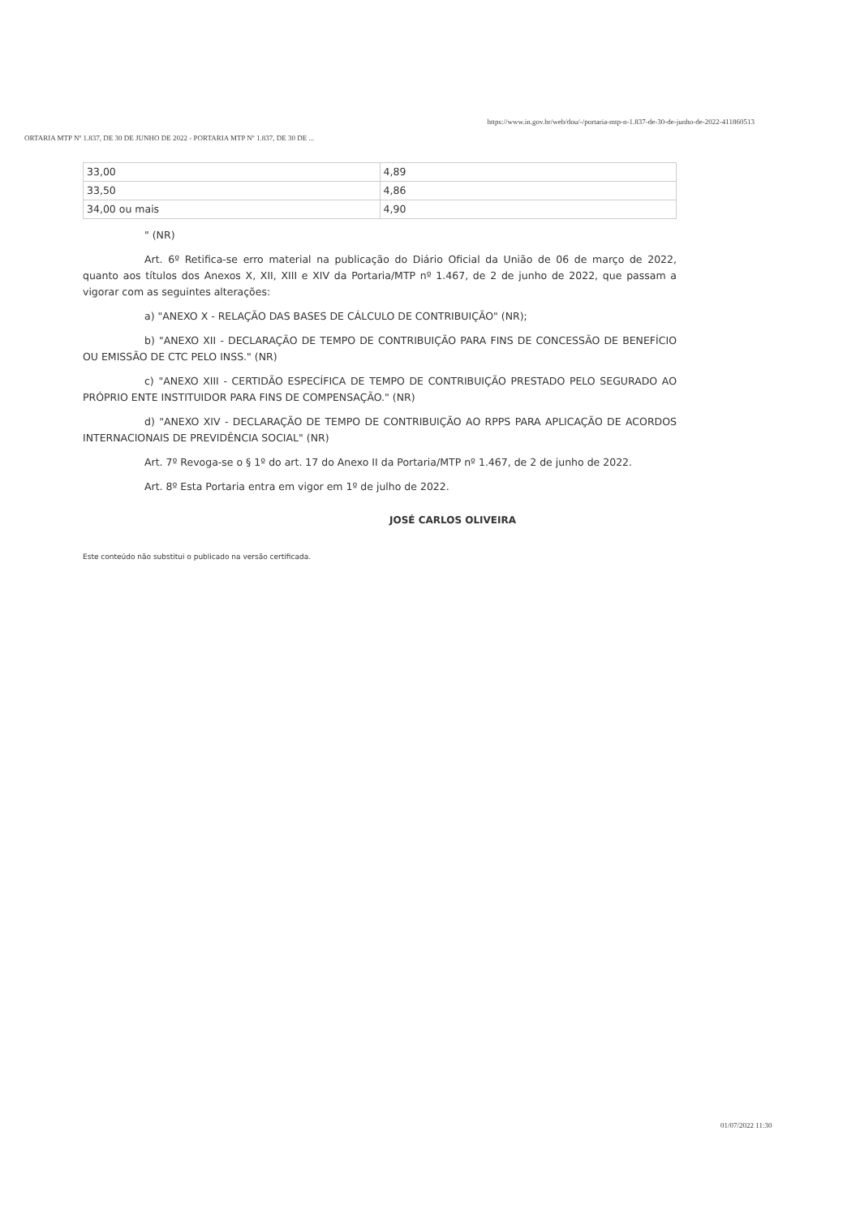ORTARIA MTP Nº 1.837, DE 30 DE JUNHO DE 2022 - PORTARIA MTP Nº 1.837, DE 30 DE ... https://www.in.gov.br/web/dou/-/portaria-mtp-n-1.837-de-30-de-junho-de-2022-411860513
| 33,00 | 4,89 |
| 33,50 | 4,86 |
| 34,00 ou mais | 4,90 |
" (NR)
Art. 6º Retifica-se erro material na publicação do Diário Oficial da União de 06 de março de 2022, quanto aos títulos dos Anexos X, XII, XIII e XIV da Portaria/MTP nº 1.467, de 2 de junho de 2022, que passam a vigorar com as seguintes alterações:
a) "ANEXO X - RELAÇÃO DAS BASES DE CÁLCULO DE CONTRIBUIÇÃO" (NR);
b) "ANEXO XII - DECLARAÇÃO DE TEMPO DE CONTRIBUIÇÃO PARA FINS DE CONCESSÃO DE BENEFÍCIO OU EMISSÃO DE CTC PELO INSS." (NR)
c) "ANEXO XIII - CERTIDÃO ESPECÍFICA DE TEMPO DE CONTRIBUIÇÃO PRESTADO PELO SEGURADO AO PRÓPRIO ENTE INSTITUIDOR PARA FINS DE COMPENSAÇÃO." (NR)
d) "ANEXO XIV - DECLARAÇÃO DE TEMPO DE CONTRIBUIÇÃO AO RPPS PARA APLICAÇÃO DE ACORDOS INTERNACIONAIS DE PREVIDÊNCIA SOCIAL" (NR)
Art. 7º Revoga-se o § 1º do art. 17 do Anexo II da Portaria/MTP nº 1.467, de 2 de junho de 2022.
Art. 8º Esta Portaria entra em vigor em 1º de julho de 2022.
JOSÉ CARLOS OLIVEIRA
Este conteúdo não substitui o publicado na versão certificada.
01/07/2022 11:30